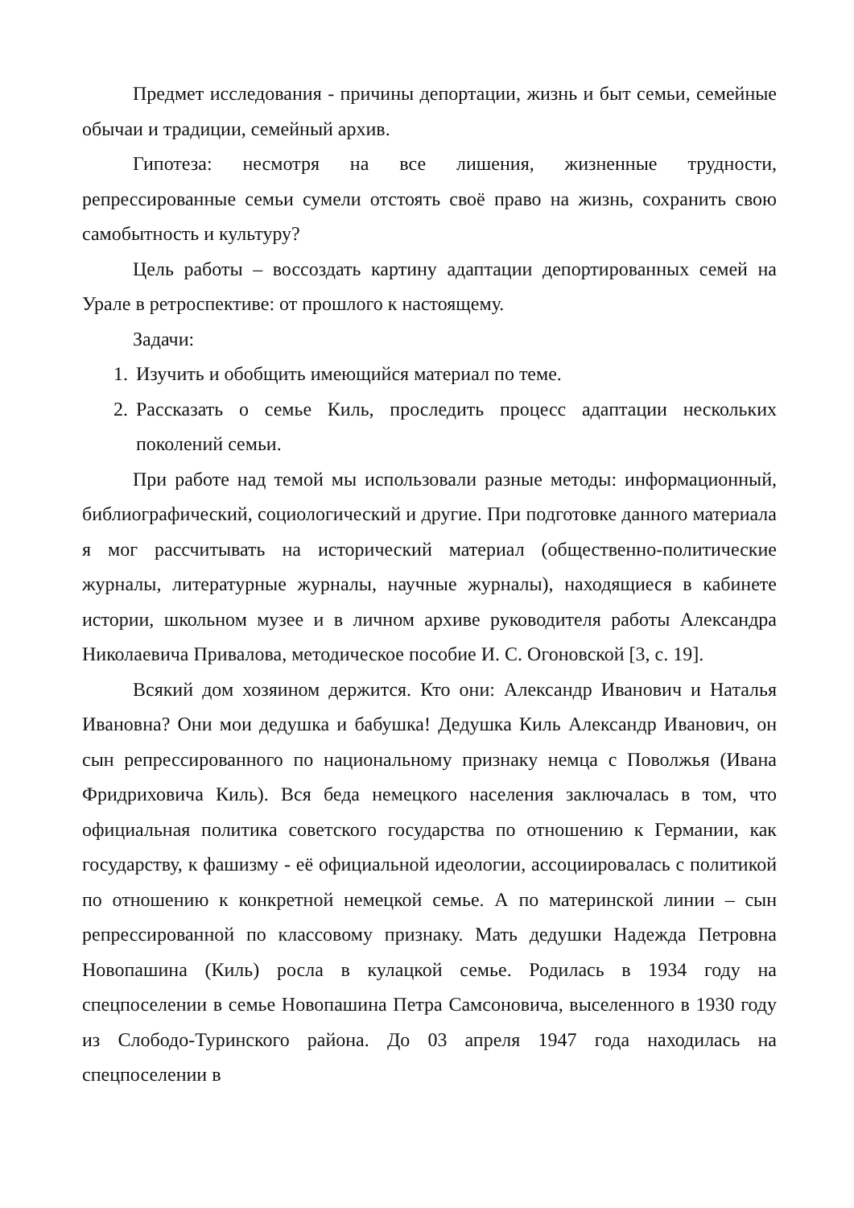Предмет исследования - причины депортации, жизнь и быт семьи, семейные обычаи и традиции, семейный архив.
Гипотеза: несмотря на все лишения, жизненные трудности, репрессированные семьи сумели отстоять своё право на жизнь, сохранить свою самобытность и культуру?
Цель работы – воссоздать картину адаптации депортированных семей на Урале в ретроспективе: от прошлого к настоящему.
Задачи:
1. Изучить и обобщить имеющийся материал по теме.
2. Рассказать о семье Киль, проследить процесс адаптации нескольких поколений семьи.
При работе над темой мы использовали разные методы: информационный, библиографический, социологический и другие. При подготовке данного материала я мог рассчитывать на исторический материал (общественно-политические журналы, литературные журналы, научные журналы), находящиеся в кабинете истории, школьном музее и в личном архиве руководителя работы Александра Николаевича Привалова, методическое пособие И. С. Огоновской [3, с. 19].
Всякий дом хозяином держится. Кто они: Александр Иванович и Наталья Ивановна? Они мои дедушка и бабушка! Дедушка Киль Александр Иванович, он сын репрессированного по национальному признаку немца с Поволжья (Ивана Фридриховича Киль). Вся беда немецкого населения заключалась в том, что официальная политика советского государства по отношению к Германии, как государству, к фашизму - её официальной идеологии, ассоциировалась с политикой по отношению к конкретной немецкой семье. А по материнской линии – сын репрессированной по классовому признаку. Мать дедушки Надежда Петровна Новопашина (Киль) росла в кулацкой семье. Родилась в 1934 году на спецпоселении в семье Новопашина Петра Самсоновича, выселенного в 1930 году из Слободо-Туринского района. До 03 апреля 1947 года находилась на спецпоселении в